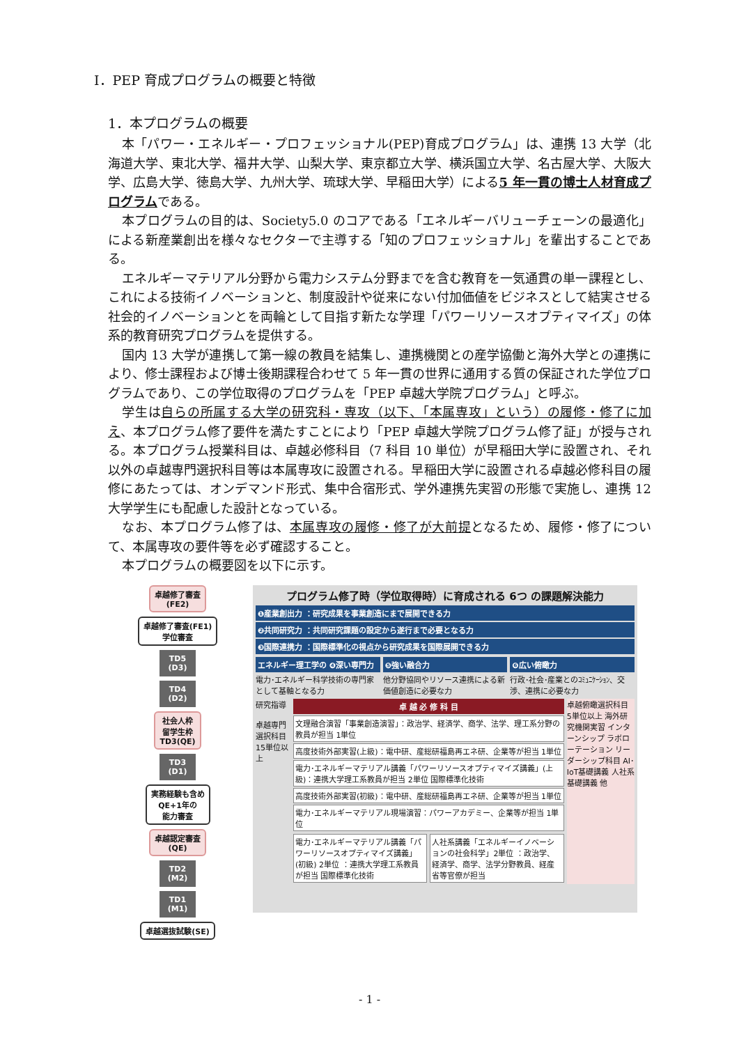Ⅰ．PEP 育成プログラムの概要と特徴
1．本プログラムの概要
本「パワー・エネルギー・プロフェッショナル(PEP)育成プログラム」は、連携 13 大学（北海道大学、東北大学、福井大学、山梨大学、東京都立大学、横浜国立大学、名古屋大学、大阪大学、広島大学、徳島大学、九州大学、琉球大学、早稲田大学）による5 年一貫の博士人材育成プログラムである。
本プログラムの目的は、Society5.0 のコアである「エネルギーバリューチェーンの最適化」による新産業創出を様々なセクターで主導する「知のプロフェッショナル」を輩出することである。
エネルギーマテリアル分野から電力システム分野までを含む教育を一気通貫の単一課程とし、これによる技術イノベーションと、制度設計や従来にない付加価値をビジネスとして結実させる社会的イノベーションとを両輪として目指す新たな学理「パワーリソースオプティマイズ」の体系的教育研究プログラムを提供する。
国内 13 大学が連携して第一線の教員を結集し、連携機関との産学協働と海外大学との連携により、修士課程および博士後期課程合わせて 5 年一貫の世界に通用する質の保証された学位プログラムであり、この学位取得のプログラムを「PEP 卓越大学院プログラム」と呼ぶ。
学生は自らの所属する大学の研究科・専攻（以下、「本属専攻」という）の履修・修了に加え、本プログラム修了要件を満たすことにより「PEP 卓越大学院プログラム修了証」が授与される。本プログラム授業科目は、卓越必修科目（7 科目 10 単位）が早稲田大学に設置され、それ以外の卓越専門選択科目等は本属専攻に設置される。早稲田大学に設置される卓越必修科目の履修にあたっては、オンデマンド形式、集中合宿形式、学外連携先実習の形態で実施し、連携 12 大学学生にも配慮した設計となっている。
なお、本プログラム修了は、本属専攻の履修・修了が大前提となるため、履修・修了について、本属専攻の要件等を必ず確認すること。
本プログラムの概要図を以下に示す。
卓越修了審査
(FE2)
卓越修了審査(FE1)
学位審査
TD5
(D3)
TD4
(D2)
社会人枠
留学生枠
TD3(QE)
TD3
(D1)
実務経験も含め
QE+1年の
能力審査
卓越認定審査
(QE)
TD2
(M2)
TD1
(M1)
卓越選抜試験(SE)
プログラム修了時（学位取得時）に育成される 6つ の課題解決能力
❶産業創出力 ：研究成果を事業創造にまで展開できる力
❷共同研究力 ：共同研究課題の設定から遂行まで必要となる力
❸国際連携力 ：国際標準化の視点から研究成果を国際展開できる力
エネルギー理工学の ❹深い専門力
電力･エネルギー科学技術の専門家として基軸となる力
❺強い融合力
他分野協同やリソース連携による新価値創造に必要な力
❻広い俯瞰力
行政･社会･産業とのｺﾐｭﾆｹｰｼｮﾝ、交渉、連携に必要な力
研究指導
卓越専門選択科目 15単位以上
卓 越 必 修 科 目
文理融合演習「事業創造演習」：政治学、経済学、商学、法学、理工系分野の教員が担当 1単位
高度技術外部実習(上級)：電中研、産総研福島再エネ研、企業等が担当 1単位
電力･エネルギーマテリアル講義「パワーリソースオプティマイズ講義」(上級)：連携大学理工系教員が担当 2単位 国際標準化技術
高度技術外部実習(初級)：電中研、産総研福島再エネ研、企業等が担当 1単位
電力･エネルギーマテリアル現場演習：パワーアカデミー、企業等が担当 1単位
電力･エネルギーマテリアル講義「パワーリソースオプティマイズ講義」(初級) 2単位 ：連携大学理工系教員が担当 国際標準化技術
人社系講義「エネルギーイノベーションの社会科学」2単位 ：政治学、経済学、商学、法学分野教員、経産省等官僚が担当
卓越俯瞰選択科目 5単位以上 海外研究機関実習 インターンシップ ラボローテーション リーダーシップ科目 AI･IoT基礎講義 人社系基礎講義 他
- 1 -